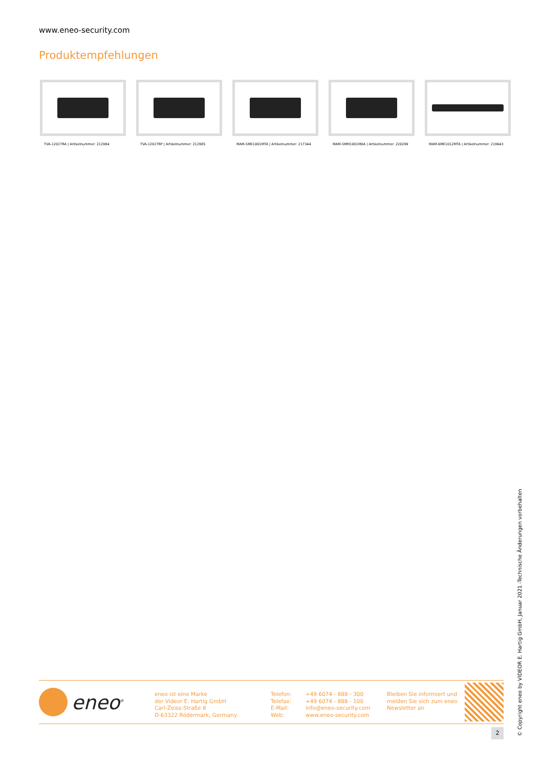www.eneo-security.com
Produktempfehlungen
TVA-1201TRA | Artikelnummer: 212984
TVA-1201TRP | Artikelnummer: 212985
MAM-5ME1001MTA | Artikelnummer: 217344
MAM-5MM1001M0A | Artikelnummer: 220299
MAM-6ME1012MTA | Artikelnummer: 219643
eneo<sup>®</sup>
eneo ist eine Marke
der Videor E. Hartig GmbH
Carl-Zeiss-Straße 8
D-63322 Rödermark, Germany
Telefon:
Telefax:
E-Mail:
Web:
+49 6074 - 888 - 300
+49 6074 - 888 - 100
info@eneo-security.com
www.eneo-security.com
Bleiben Sie informiert und
melden Sie sich zum eneo
Newsletter an
2
© Copyright eneo by VIDEOR E. Hartig GmbH, Januar 2021 -Technische Änderungen vorbehalten